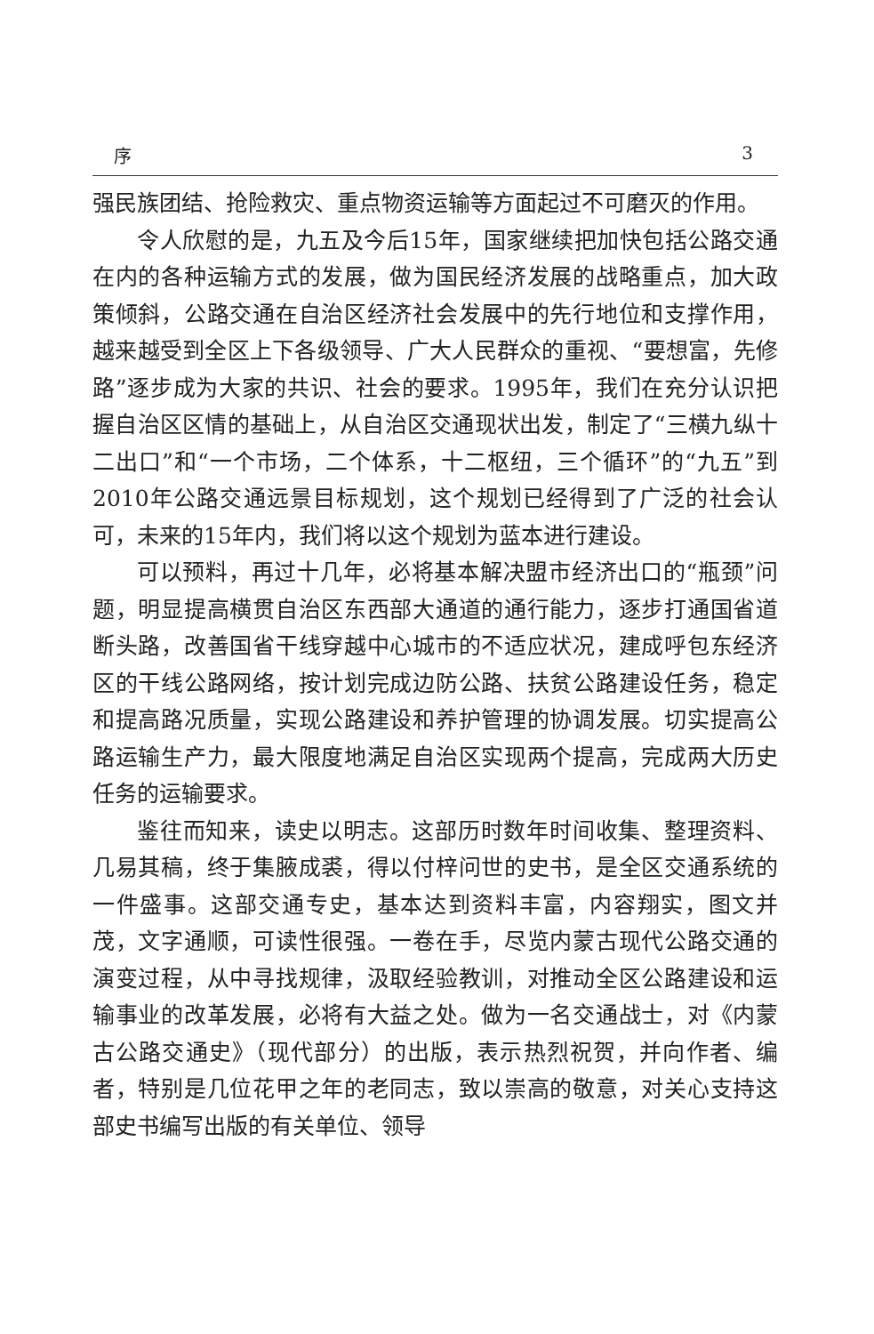序 3
强民族团结、抢险救灾、重点物资运输等方面起过不可磨灭的作用。
令人欣慰的是，九五及今后15年，国家继续把加快包括公路交通在内的各种运输方式的发展，做为国民经济发展的战略重点，加大政策倾斜，公路交通在自治区经济社会发展中的先行地位和支撑作用，越来越受到全区上下各级领导、广大人民群众的重视、“要想富，先修路”逐步成为大家的共识、社会的要求。1995年，我们在充分认识把握自治区区情的基础上，从自治区交通现状出发，制定了“三横九纵十二出口”和“一个市场，二个体系，十二枢纽，三个循环”的“九五”到2010年公路交通远景目标规划，这个规划已经得到了广泛的社会认可，未来的15年内，我们将以这个规划为蓝本进行建设。
可以预料，再过十几年，必将基本解决盟市经济出口的“瓶颈”问题，明显提高横贯自治区东西部大通道的通行能力，逐步打通国省道断头路，改善国省干线穿越中心城市的不适应状况，建成呼包东经济区的干线公路网络，按计划完成边防公路、扶贫公路建设任务，稳定和提高路况质量，实现公路建设和养护管理的协调发展。切实提高公路运输生产力，最大限度地满足自治区实现两个提高，完成两大历史任务的运输要求。
鉴往而知来，读史以明志。这部历时数年时间收集、整理资料、几易其稿，终于集腋成裘，得以付梓问世的史书，是全区交通系统的一件盛事。这部交通专史，基本达到资料丰富，内容翔实，图文并茂，文字通顺，可读性很强。一卷在手，尽览内蒙古现代公路交通的演变过程，从中寻找规律，汲取经验教训，对推动全区公路建设和运输事业的改革发展，必将有大益之处。做为一名交通战士，对《内蒙古公路交通史》（现代部分）的出版，表示热烈祝贺，并向作者、编者，特别是几位花甲之年的老同志，致以崇高的敬意，对关心支持这部史书编写出版的有关单位、领导